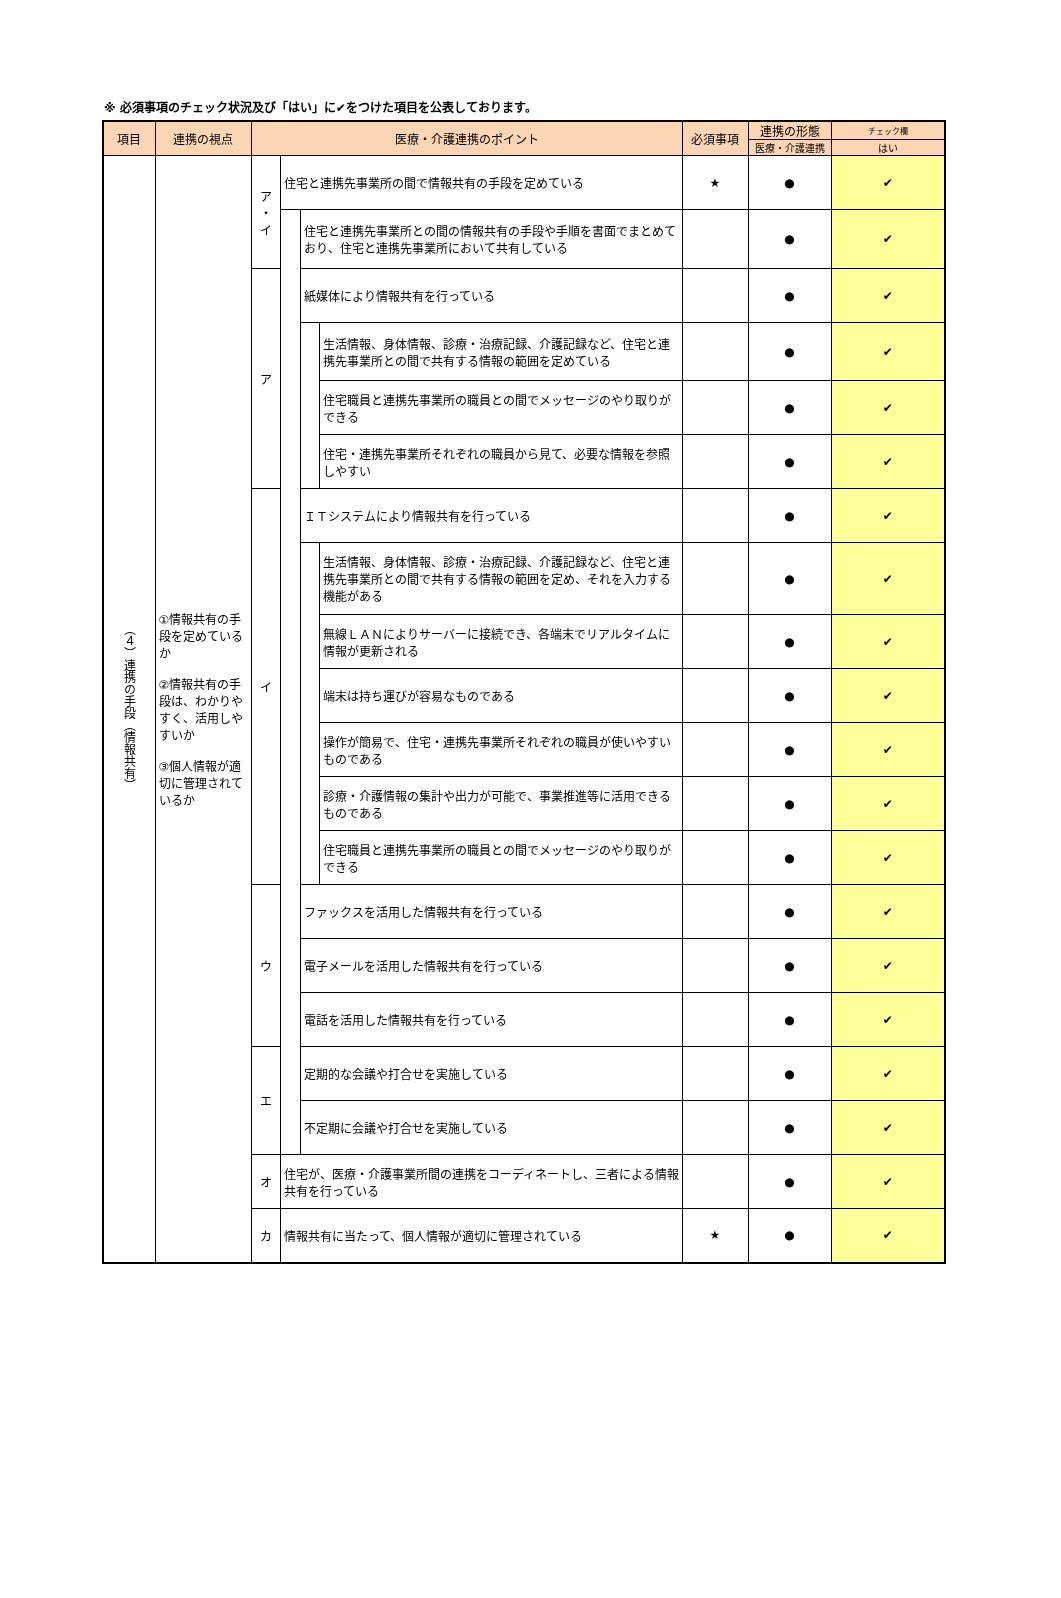※ 必須事項のチェック状況及び「はい」に✔をつけた項目を公表しております。
| 項目 | 連携の視点 | 医療・介護連携のポイント | | | | 必須事項 | 連携の形態 | チェック欄 |
| --- | --- | --- | --- | --- | --- | --- | --- | --- |
| | | | | | | | 医療・介護連携 | はい |
| （４）連携の手段（情報共有） | ①情報共有の手段を定めているか ②情報共有の手段は、わかりやすく、活用しやすいか ③個人情報が適切に管理されているか | ア ・ イ | 住宅と連携先事業所の間で情報共有の手段を定めている | | | ★ | ● | ✔ |
| | | | | 住宅と連携先事業所との間の情報共有の手段や手順を書面でまとめており、住宅と連携先事業所において共有している | | | ● | ✔ |
| | | ア | | 紙媒体により情報共有を行っている | | | ● | ✔ |
| | | | | | 生活情報、身体情報、診療・治療記録、介護記録など、住宅と連携先事業所との間で共有する情報の範囲を定めている | | ● | ✔ |
| | | | | | 住宅職員と連携先事業所の職員との間でメッセージのやり取りができる | | ● | ✔ |
| | | | | | 住宅・連携先事業所それぞれの職員から見て、必要な情報を参照しやすい | | ● | ✔ |
| | | イ | | ＩＴシステムにより情報共有を行っている | | | ● | ✔ |
| | | | | | 生活情報、身体情報、診療・治療記録、介護記録など、住宅と連携先事業所との間で共有する情報の範囲を定め、それを入力する機能がある | | ● | ✔ |
| | | | | | 無線ＬＡＮによりサーバーに接続でき、各端末でリアルタイムに情報が更新される | | ● | ✔ |
| | | | | | 端末は持ち運びが容易なものである | | ● | ✔ |
| | | | | | 操作が簡易で、住宅・連携先事業所それぞれの職員が使いやすいものである | | ● | ✔ |
| | | | | | 診療・介護情報の集計や出力が可能で、事業推進等に活用できるものである | | ● | ✔ |
| | | | | | 住宅職員と連携先事業所の職員との間でメッセージのやり取りができる | | ● | ✔ |
| | | ウ | | ファックスを活用した情報共有を行っている | | | ● | ✔ |
| | | | | 電子メールを活用した情報共有を行っている | | | ● | ✔ |
| | | | | 電話を活用した情報共有を行っている | | | ● | ✔ |
| | | エ | | 定期的な会議や打合せを実施している | | | ● | ✔ |
| | | | | 不定期に会議や打合せを実施している | | | ● | ✔ |
| | | オ | 住宅が、医療・介護事業所間の連携をコーディネートし、三者による情報共有を行っている | | | | ● | ✔ |
| | | カ | 情報共有に当たって、個人情報が適切に管理されている | | | ★ | ● | ✔ |